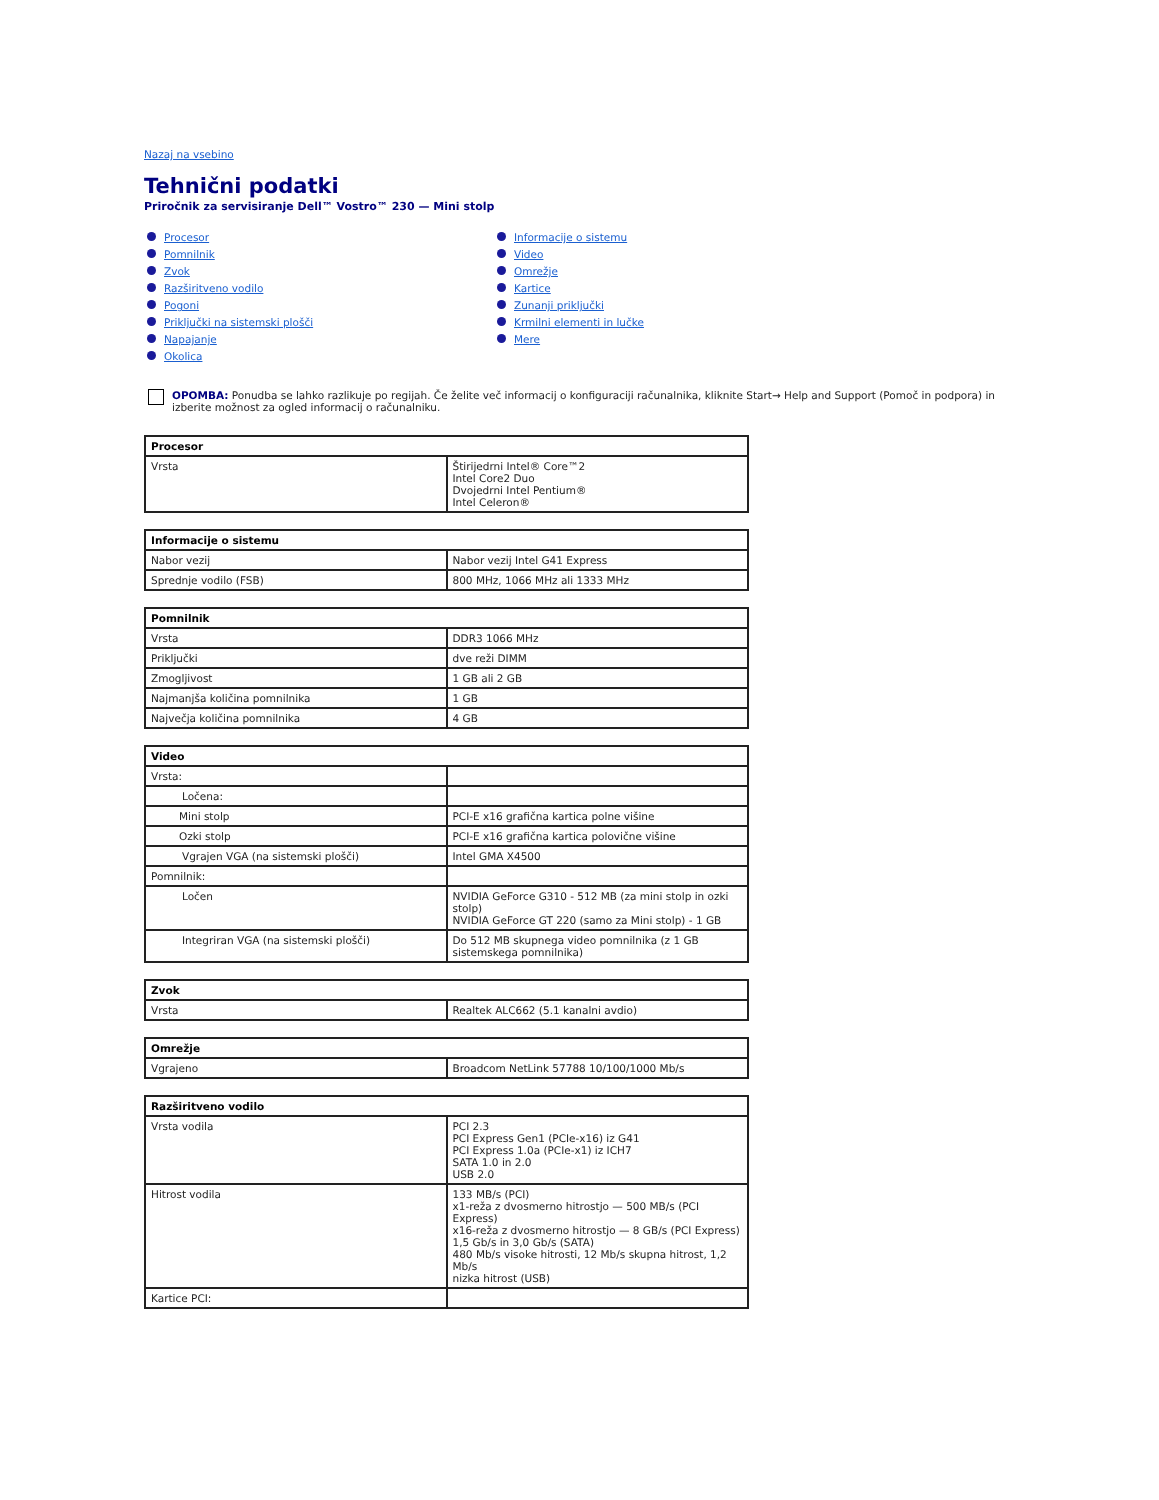Nazaj na vsebino
Tehnični podatki
Priročnik za servisiranje Dell™ Vostro™ 230 — Mini stolp
Procesor
Pomnilnik
Zvok
Razširitveno vodilo
Pogoni
Priključki na sistemski plošči
Napajanje
Okolica
Informacije o sistemu
Video
Omrežje
Kartice
Zunanji priključki
Krmilni elementi in lučke
Mere
OPOMBA: Ponudba se lahko razlikuje po regijah. Če želite več informacij o konfiguraciji računalnika, kliknite Start→ Help and Support (Pomoč in podpora) in izberite možnost za ogled informacij o računalniku.
| Procesor | |
| --- | --- |
| Vrsta | Štirijedrni Intel® Core™2 Intel Core2 Duo Dvojedrni Intel Pentium® Intel Celeron® |
| Informacije o sistemu | |
| --- | --- |
| Nabor vezij | Nabor vezij Intel G41 Express |
| Sprednje vodilo (FSB) | 800 MHz, 1066 MHz ali 1333 MHz |
| Pomnilnik | |
| --- | --- |
| Vrsta | DDR3 1066 MHz |
| Priključki | dve reži DIMM |
| Zmogljivost | 1 GB ali 2 GB |
| Najmanjša količina pomnilnika | 1 GB |
| Največja količina pomnilnika | 4 GB |
| Video | |
| --- | --- |
| Vrsta: | |
| Ločena: | |
| Mini stolp | PCI-E x16 grafična kartica polne višine |
| Ozki stolp | PCI-E x16 grafična kartica polovične višine |
| Vgrajen VGA (na sistemski plošči) | Intel GMA X4500 |
| Pomnilnik: | |
| Ločen | NVIDIA GeForce G310 - 512 MB (za mini stolp in ozki stolp) NVIDIA GeForce GT 220 (samo za Mini stolp) - 1 GB |
| Integriran VGA (na sistemski plošči) | Do 512 MB skupnega video pomnilnika (z 1 GB sistemskega pomnilnika) |
| Zvok | |
| --- | --- |
| Vrsta | Realtek ALC662 (5.1 kanalni avdio) |
| Omrežje | |
| --- | --- |
| Vgrajeno | Broadcom NetLink 57788 10/100/1000 Mb/s |
| Razširitveno vodilo | |
| --- | --- |
| Vrsta vodila | PCI 2.3 PCI Express Gen1 (PCIe-x16) iz G41 PCI Express 1.0a (PCIe-x1) iz ICH7 SATA 1.0 in 2.0 USB 2.0 |
| Hitrost vodila | 133 MB/s (PCI) x1-reža z dvosmerno hitrostjo — 500 MB/s (PCI Express) x16-reža z dvosmerno hitrostjo — 8 GB/s (PCI Express) 1,5 Gb/s in 3,0 Gb/s (SATA) 480 Mb/s visoke hitrosti, 12 Mb/s skupna hitrost, 1,2 Mb/s nizka hitrost (USB) |
| Kartice PCI: | |